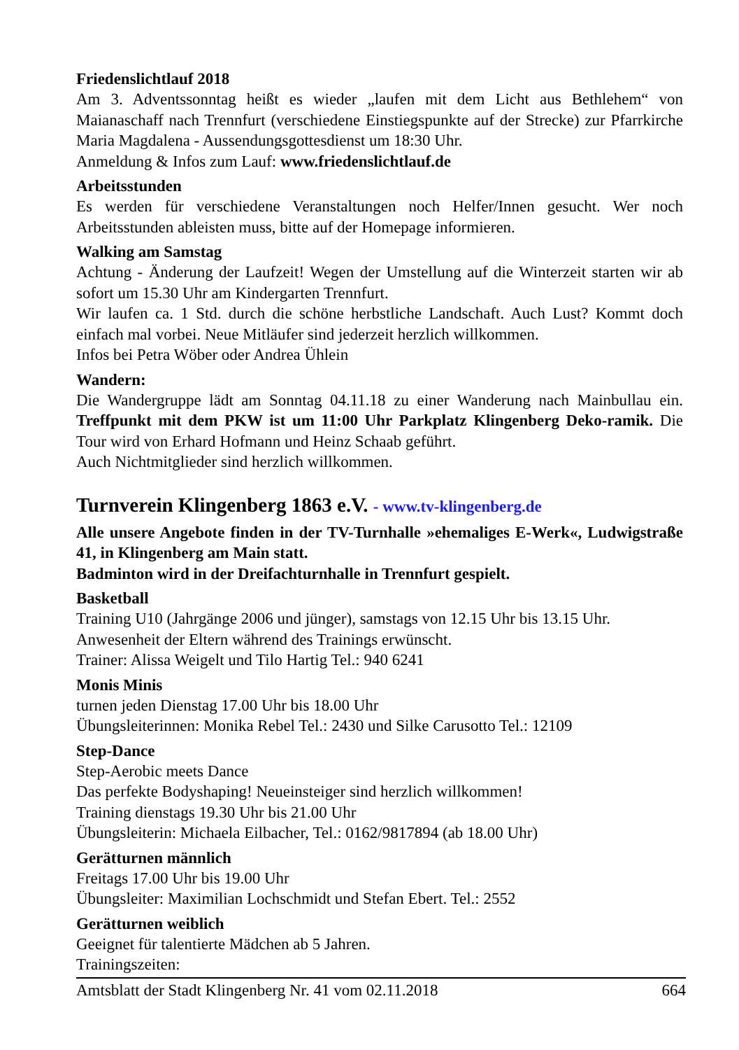Friedenslichtlauf 2018
Am 3. Adventssonntag heißt es wieder „laufen mit dem Licht aus Bethlehem“ von Maianaschaff nach Trennfurt (verschiedene Einstiegspunkte auf der Strecke) zur Pfarrkirche Maria Magdalena - Aussendungsgottesdienst um 18:30 Uhr.
Anmeldung & Infos zum Lauf: www.friedenslichtlauf.de
Arbeitsstunden
Es werden für verschiedene Veranstaltungen noch Helfer/Innen gesucht. Wer noch Arbeitsstunden ableisten muss, bitte auf der Homepage informieren.
Walking am Samstag
Achtung - Änderung der Laufzeit! Wegen der Umstellung auf die Winterzeit starten wir ab sofort um 15.30 Uhr am Kindergarten Trennfurt.
Wir laufen ca. 1 Std. durch die schöne herbstliche Landschaft. Auch Lust? Kommt doch einfach mal vorbei. Neue Mitläufer sind jederzeit herzlich willkommen.
Infos bei Petra Wöber oder Andrea Ühlein
Wandern:
Die Wandergruppe lädt am Sonntag 04.11.18 zu einer Wanderung nach Mainbullau ein. Treffpunkt mit dem PKW ist um 11:00 Uhr Parkplatz Klingenberg Deko-ramik. Die Tour wird von Erhard Hofmann und Heinz Schaab geführt.
Auch Nichtmitglieder sind herzlich willkommen.
Turnverein Klingenberg 1863 e.V. - www.tv-klingenberg.de
Alle unsere Angebote finden in der TV-Turnhalle »ehemaliges E-Werk«, Ludwigstraße 41, in Klingenberg am Main statt.
Badminton wird in der Dreifachturnhalle in Trennfurt gespielt.
Basketball
Training U10 (Jahrgänge 2006 und jünger), samstags von 12.15 Uhr bis 13.15 Uhr.
Anwesenheit der Eltern während des Trainings erwünscht.
Trainer: Alissa Weigelt und Tilo Hartig Tel.: 940 6241
Monis Minis
turnen jeden Dienstag 17.00 Uhr bis 18.00 Uhr
Übungsleiterinnen: Monika Rebel Tel.: 2430 und Silke Carusotto Tel.: 12109
Step-Dance
Step-Aerobic meets Dance
Das perfekte Bodyshaping! Neueinsteiger sind herzlich willkommen!
Training dienstags 19.30 Uhr bis 21.00 Uhr
Übungsleiterin: Michaela Eilbacher, Tel.: 0162/9817894 (ab 18.00 Uhr)
Gerätturnen männlich
Freitags 17.00 Uhr bis 19.00 Uhr
Übungsleiter: Maximilian Lochschmidt und Stefan Ebert. Tel.: 2552
Gerätturnen weiblich
Geeignet für talentierte Mädchen ab 5 Jahren.
Trainingszeiten:
Amtsblatt der Stadt Klingenberg Nr. 41 vom 02.11.2018 664